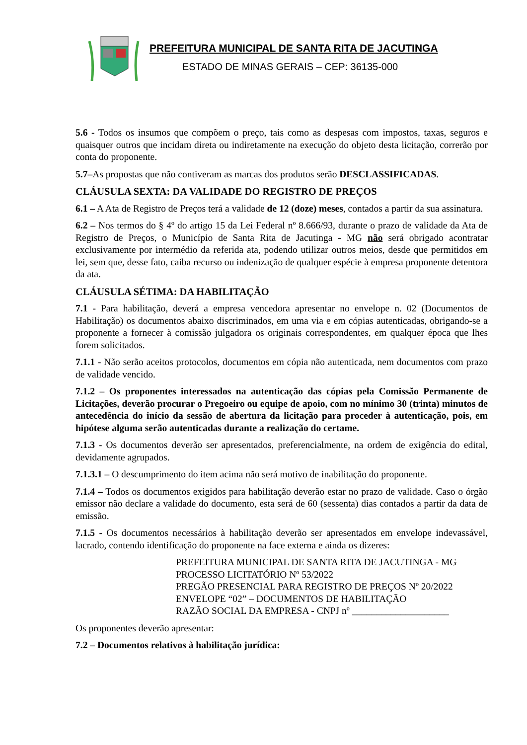PREFEITURA MUNICIPAL DE SANTA RITA DE JACUTINGA
ESTADO DE MINAS GERAIS – CEP: 36135-000
5.6 - Todos os insumos que compõem o preço, tais como as despesas com impostos, taxas, seguros e quaisquer outros que incidam direta ou indiretamente na execução do objeto desta licitação, correrão por conta do proponente.
5.7–As propostas que não contiveram as marcas dos produtos serão DESCLASSIFICADAS.
CLÁUSULA SEXTA: DA VALIDADE DO REGISTRO DE PREÇOS
6.1 – A Ata de Registro de Preços terá a validade de 12 (doze) meses, contados a partir da sua assinatura.
6.2 – Nos termos do § 4º do artigo 15 da Lei Federal nº 8.666/93, durante o prazo de validade da Ata de Registro de Preços, o Município de Santa Rita de Jacutinga - MG não será obrigado acontratar exclusivamente por intermédio da referida ata, podendo utilizar outros meios, desde que permitidos em lei, sem que, desse fato, caiba recurso ou indenização de qualquer espécie à empresa proponente detentora da ata.
CLÁUSULA SÉTIMA: DA HABILITAÇÃO
7.1 - Para habilitação, deverá a empresa vencedora apresentar no envelope n. 02 (Documentos de Habilitação) os documentos abaixo discriminados, em uma via e em cópias autenticadas, obrigando-se a proponente a fornecer à comissão julgadora os originais correspondentes, em qualquer época que lhes forem solicitados.
7.1.1 - Não serão aceitos protocolos, documentos em cópia não autenticada, nem documentos com prazo de validade vencido.
7.1.2 – Os proponentes interessados na autenticação das cópias pela Comissão Permanente de Licitações, deverão procurar o Pregoeiro ou equipe de apoio, com no mínimo 30 (trinta) minutos de antecedência do início da sessão de abertura da licitação para proceder à autenticação, pois, em hipótese alguma serão autenticadas durante a realização do certame.
7.1.3 - Os documentos deverão ser apresentados, preferencialmente, na ordem de exigência do edital, devidamente agrupados.
7.1.3.1 – O descumprimento do item acima não será motivo de inabilitação do proponente.
7.1.4 – Todos os documentos exigidos para habilitação deverão estar no prazo de validade. Caso o órgão emissor não declare a validade do documento, esta será de 60 (sessenta) dias contados a partir da data de emissão.
7.1.5 - Os documentos necessários à habilitação deverão ser apresentados em envelope indevassável, lacrado, contendo identificação do proponente na face externa e ainda os dizeres:
PREFEITURA MUNICIPAL DE SANTA RITA DE JACUTINGA - MG
PROCESSO LICITATÓRIO Nº 53/2022
PREGÃO PRESENCIAL PARA REGISTRO DE PREÇOS Nº 20/2022
ENVELOPE “02” – DOCUMENTOS DE HABILITAÇÃO
RAZÃO SOCIAL DA EMPRESA - CNPJ nº ____________________
Os proponentes deverão apresentar:
7.2 – Documentos relativos à habilitação jurídica: